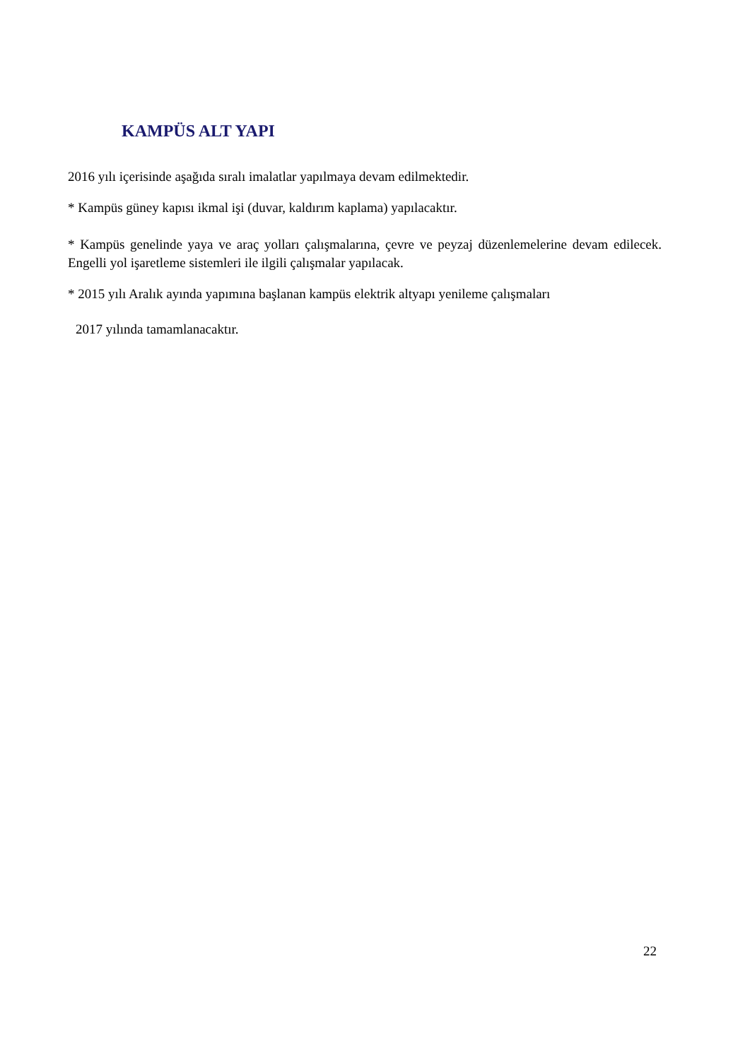KAMPÜS ALT YAPI
2016 yılı içerisinde aşağıda sıralı imalatlar yapılmaya devam edilmektedir.
* Kampüs güney kapısı ikmal işi (duvar, kaldırım kaplama) yapılacaktır.
* Kampüs genelinde yaya ve araç yolları çalışmalarına, çevre ve peyzaj düzenlemelerine devam edilecek. Engelli yol işaretleme sistemleri ile ilgili çalışmalar yapılacak.
* 2015 yılı Aralık ayında yapımına başlanan kampüs elektrik altyapı yenileme çalışmaları
2017 yılında tamamlanacaktır.
22